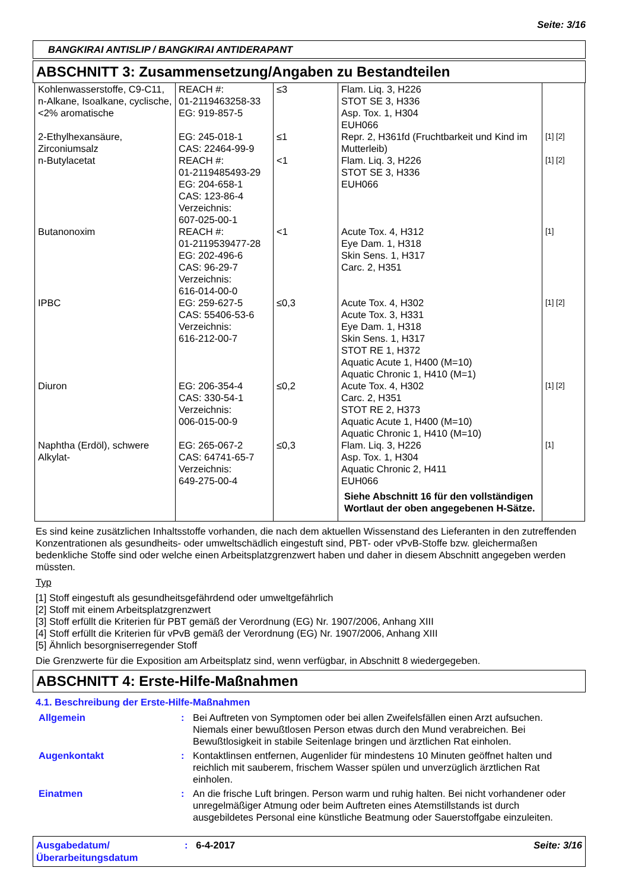Seite: 3/16
BANGKIRAI ANTISLIP / BANGKIRAI ANTIDERAPANT
ABSCHNITT 3: Zusammensetzung/Angaben zu Bestandteilen
| Kohlenwasserstoffe, C9-C11, n-Alkane, Isoalkane, cyclische, <2% aromatische | REACH #: 01-2119463258-33 EG: 919-857-5 | ≤3 | Flam. Liq. 3, H226 STOT SE 3, H336 Asp. Tox. 1, H304 EUH066 | |
| 2-Ethylhexansäure, Zirconiumsalz | EG: 245-018-1 CAS: 22464-99-9 | ≤1 | Repr. 2, H361fd (Fruchtbarkeit und Kind im Mutterleib) | [1] [2] |
| n-Butylacetat | REACH #: 01-2119485493-29 EG: 204-658-1 CAS: 123-86-4 Verzeichnis: 607-025-00-1 | <1 | Flam. Liq. 3, H226 STOT SE 3, H336 EUH066 | [1] [2] |
| Butanonoxim | REACH #: 01-2119539477-28 EG: 202-496-6 CAS: 96-29-7 Verzeichnis: 616-014-00-0 | <1 | Acute Tox. 4, H312 Eye Dam. 1, H318 Skin Sens. 1, H317 Carc. 2, H351 | [1] |
| IPBC | EG: 259-627-5 CAS: 55406-53-6 Verzeichnis: 616-212-00-7 | ≤0,3 | Acute Tox. 4, H302 Acute Tox. 3, H331 Eye Dam. 1, H318 Skin Sens. 1, H317 STOT RE 1, H372 Aquatic Acute 1, H400 (M=10) Aquatic Chronic 1, H410 (M=1) | [1] [2] |
| Diuron | EG: 206-354-4 CAS: 330-54-1 Verzeichnis: 006-015-00-9 | ≤0,2 | Acute Tox. 4, H302 Carc. 2, H351 STOT RE 2, H373 Aquatic Acute 1, H400 (M=10) Aquatic Chronic 1, H410 (M=10) | [1] [2] |
| Naphtha (Erdöl), schwere Alkylat- | EG: 265-067-2 CAS: 64741-65-7 Verzeichnis: 649-275-00-4 | ≤0,3 | Flam. Liq. 3, H226 Asp. Tox. 1, H304 Aquatic Chronic 2, H411 EUH066 Siehe Abschnitt 16 für den vollständigen Wortlaut der oben angegebenen H-Sätze. | [1] |
Es sind keine zusätzlichen Inhaltsstoffe vorhanden, die nach dem aktuellen Wissenstand des Lieferanten in den zutreffenden Konzentrationen als gesundheits- oder umweltschädlich eingestuft sind, PBT- oder vPvB-Stoffe bzw. gleichermaßen bedenkliche Stoffe sind oder welche einen Arbeitsplatzgrenzwert haben und daher in diesem Abschnitt angegeben werden müssten.
Typ
[1] Stoff eingestuft als gesundheitsgefährdend oder umweltgefährlich
[2] Stoff mit einem Arbeitsplatzgrenzwert
[3] Stoff erfüllt die Kriterien für PBT gemäß der Verordnung (EG) Nr. 1907/2006, Anhang XIII
[4] Stoff erfüllt die Kriterien für vPvB gemäß der Verordnung (EG) Nr. 1907/2006, Anhang XIII
[5] Ähnlich besorgniserregender Stoff
Die Grenzwerte für die Exposition am Arbeitsplatz sind, wenn verfügbar, in Abschnitt 8 wiedergegeben.
ABSCHNITT 4: Erste-Hilfe-Maßnahmen
4.1. Beschreibung der Erste-Hilfe-Maßnahmen
Allgemein : Bei Auftreten von Symptomen oder bei allen Zweifelsfällen einen Arzt aufsuchen. Niemals einer bewußtlosen Person etwas durch den Mund verabreichen. Bei Bewußtlosigkeit in stabile Seitenlage bringen und ärztlichen Rat einholen.
Augenkontakt : Kontaktlinsen entfernen, Augenlider für mindestens 10 Minuten geöffnet halten und reichlich mit sauberem, frischem Wasser spülen und unverzüglich ärztlichen Rat einholen.
Einatmen : An die frische Luft bringen. Person warm und ruhig halten. Bei nicht vorhandener oder unregelmäßiger Atmung oder beim Auftreten eines Atemstillstands ist durch ausgebildetes Personal eine künstliche Beatmung oder Sauerstoffgabe einzuleiten.
Ausgabedatum/
Überarbeitungsdatum
: 6-4-2017 Seite: 3/16